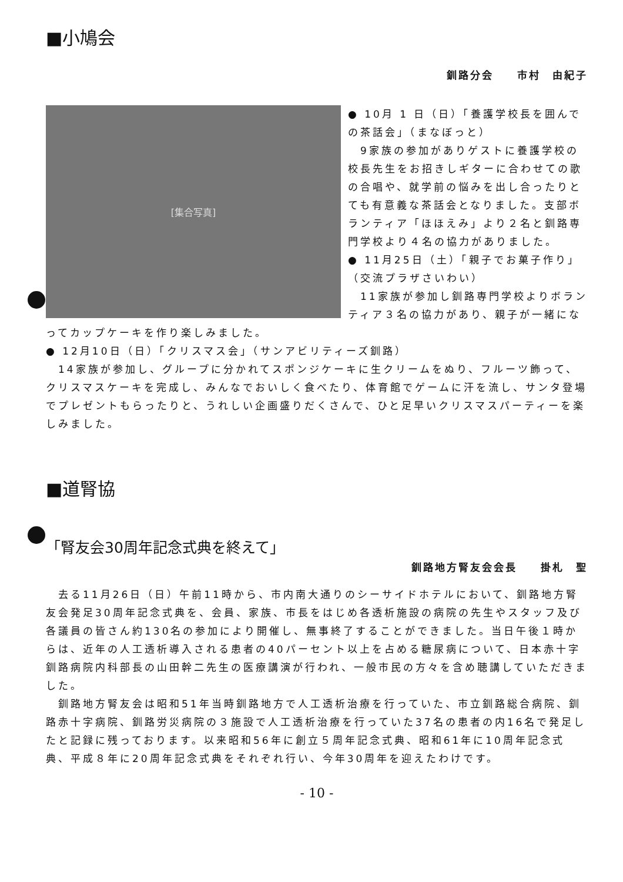■小鳩会
釧路分会　　市村　由紀子
[集合写真]
● 10月 1 日（日）「養護学校長を囲んでの茶話会」（まなぼっと）
　9家族の参加がありゲストに養護学校の校長先生をお招きしギターに合わせての歌の合唱や、就学前の悩みを出し合ったりとても有意義な茶話会となりました。支部ボランティア「ほほえみ」より２名と釧路専門学校より４名の協力がありました。
● 11月25日（土）「親子でお菓子作り」（交流プラザさいわい）
　11家族が参加し釧路専門学校よりボランティア３名の協力があり、親子が一緒になってカップケーキを作り楽しみました。
● 12月10日（日）「クリスマス会」（サンアビリティーズ釧路）
　14家族が参加し、グループに分かれてスポンジケーキに生クリームをぬり、フルーツ飾って、クリスマスケーキを完成し、みんなでおいしく食べたり、体育館でゲームに汗を流し、サンタ登場でプレゼントもらったりと、うれしい企画盛りだくさんで、ひと足早いクリスマスパーティーを楽しみました。
■道腎協
「腎友会30周年記念式典を終えて」
釧路地方腎友会会長　　掛札　聖
　去る11月26日（日）午前11時から、市内南大通りのシーサイドホテルにおいて、釧路地方腎友会発足30周年記念式典を、会員、家族、市長をはじめ各透析施設の病院の先生やスタッフ及び各議員の皆さん約130名の参加により開催し、無事終了することができました。当日午後１時からは、近年の人工透析導入される患者の40パーセント以上を占める糖尿病について、日本赤十字釧路病院内科部長の山田幹二先生の医療講演が行われ、一般市民の方々を含め聴講していただきました。
　釧路地方腎友会は昭和51年当時釧路地方で人工透析治療を行っていた、市立釧路総合病院、釧路赤十字病院、釧路労災病院の３施設で人工透析治療を行っていた37名の患者の内16名で発足したと記録に残っております。以来昭和56年に創立５周年記念式典、昭和61年に10周年記念式典、平成８年に20周年記念式典をそれぞれ行い、今年30周年を迎えたわけです。
- 10 -